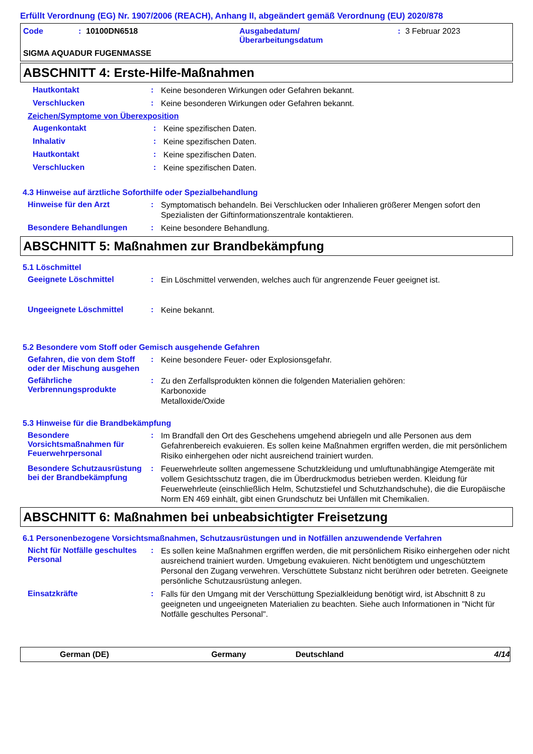Erfüllt Verordnung (EG) Nr. 1907/2006 (REACH), Anhang II, abgeändert gemäß Verordnung (EU) 2020/878
Code: 10100DN6518 Ausgabedatum/
Überarbeitungsdatum: 3 Februar 2023
SIGMA AQUADUR FUGENMASSE
ABSCHNITT 4: Erste-Hilfe-Maßnahmen
Hautkontakt: Keine besonderen Wirkungen oder Gefahren bekannt.
Verschlucken: Keine besonderen Wirkungen oder Gefahren bekannt.
Zeichen/Symptome von Überexposition
Augenkontakt: Keine spezifischen Daten.
Inhalativ: Keine spezifischen Daten.
Hautkontakt: Keine spezifischen Daten.
Verschlucken: Keine spezifischen Daten.
4.3 Hinweise auf ärztliche Soforthilfe oder Spezialbehandlung
Hinweise für den Arzt: Symptomatisch behandeln. Bei Verschlucken oder Inhalieren größerer Mengen sofort den Spezialisten der Giftinformationszentrale kontaktieren.
Besondere Behandlungen: Keine besondere Behandlung.
ABSCHNITT 5: Maßnahmen zur Brandbekämpfung
5.1 Löschmittel
Geeignete Löschmittel: Ein Löschmittel verwenden, welches auch für angrenzende Feuer geeignet ist.
Ungeeignete Löschmittel: Keine bekannt.
5.2 Besondere vom Stoff oder Gemisch ausgehende Gefahren
Gefahren, die von dem Stoff oder der Mischung ausgehen: Keine besondere Feuer- oder Explosionsgefahr.
Gefährliche Verbrennungsprodukte: Zu den Zerfallsprodukten können die folgenden Materialien gehören:
Karbonoxide
Metalloxide/Oxide
5.3 Hinweise für die Brandbekämpfung
Besondere Vorsichtsmaßnahmen für Feuerwehrpersonal: Im Brandfall den Ort des Geschehens umgehend abriegeln und alle Personen aus dem Gefahrenbereich evakuieren. Es sollen keine Maßnahmen ergriffen werden, die mit persönlichem Risiko einhergehen oder nicht ausreichend trainiert wurden.
Besondere Schutzausrüstung bei der Brandbekämpfung: Feuerwehrleute sollten angemessene Schutzkleidung und umluftunabhängige Atemgeräte mit vollem Gesichtsschutz tragen, die im Überdruckmodus betrieben werden. Kleidung für Feuerwehrleute (einschließlich Helm, Schutzstiefel und Schutzhandschuhe), die die Europäische Norm EN 469 einhält, gibt einen Grundschutz bei Unfällen mit Chemikalien.
ABSCHNITT 6: Maßnahmen bei unbeabsichtigter Freisetzung
6.1 Personenbezogene Vorsichtsmaßnahmen, Schutzausrüstungen und in Notfällen anzuwendende Verfahren
Nicht für Notfälle geschultes Personal: Es sollen keine Maßnahmen ergriffen werden, die mit persönlichem Risiko einhergehen oder nicht ausreichend trainiert wurden. Umgebung evakuieren. Nicht benötigtem und ungeschütztem Personal den Zugang verwehren. Verschüttete Substanz nicht berühren oder betreten. Geeignete persönliche Schutzausrüstung anlegen.
Einsatzkräfte: Falls für den Umgang mit der Verschüttung Spezialkleidung benötigt wird, ist Abschnitt 8 zu geeigneten und ungeeigneten Materialien zu beachten. Siehe auch Informationen in "Nicht für Notfälle geschultes Personal".
German (DE) Germany Deutschland 4/14